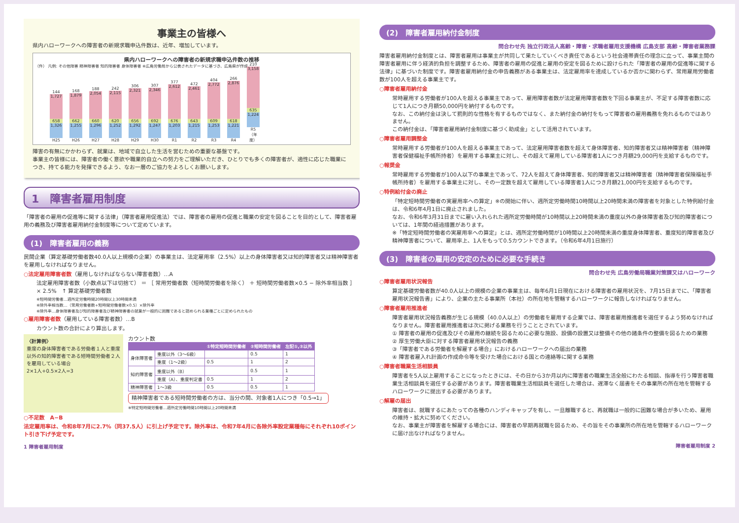事業主の皆様へ
県内ハローワークへの障害者の新規求職申込件数は、近年、増加しています。
県内ハローワークへの障害者の新規求職申込件数の推移
（件） 凡例: その他障害 精神障害者 知的障害者 身体障害者 ※広島労働局から公表されたデータに基づき、広島県が作成
144
1,727
658
1,326
H25
168
1,879
662
1,255
H26
188
2,054
660
1,296
H27
242
2,115
620
1,252
H28
306
2,321
656
1,292
H29
307
2,346
692
1,247
H30
377
2,612
676
1,203
R1
472
2,461
643
1,215
R2
404
2,772
609
1,253
R3
266
2,876
618
1,221
R4
210
3,158
635
1,224
R5（年度）
障害の有無にかかわらず、就業は、地域で自立した生活を営むための重要な基盤です。
事業主の皆様には、障害者の働く意欲や職業的自立への努力をご理解いただき、ひとりでも多くの障害者が、適性に応じた職業につき、持てる能力を発揮できるよう、なお一層のご協力をよろしくお願いします。
1　障害者雇用制度
「障害者の雇用の促進等に関する法律」（障害者雇用促進法）では、障害者の雇用の促進と職業の安定を図ることを目的として、障害者雇用の義務及び障害者雇用納付金制度等について定めています。
(1)　障害者雇用の義務
民間企業（算定基礎労働者数40.0人以上規模の企業）の事業主は、法定雇用率（2.5%）以上の身体障害者又は知的障害者又は精神障害者を雇用しなければなりません。
○法定雇用障害者数（雇用しなければならない障害者数）…A
法定雇用障害者数（小数点以下は切捨て） ＝ ［ 常用労働者数（短時間労働者を除く） ＋ 短時間労働者数×0.5 − 除外率相当数 ］ × 2.5%　↑ 算定基礎労働者数
※短時間労働者…週所定労働時間20時間以上30時間未満
※除外率相当数…（常用労働者数+短時間労働者数×0.5）×除外率
※除外率…身体障害者及び知的障害者及び精神障害者の就業が一般的に困難であると認められる業種ごとに定められたもの
○雇用障害者数（雇用している障害者数）…B
カウント数の合計により算出します。
〈計算例〉
重度の身体障害者である労働者１人と重度以外の知的障害者である短時間労働者２人を雇用している場合
2×1人+0.5×2人=3
カウント数
| | | ①特定短時間労働者 | ②短時間労働者 | 左記①,②以外 |
| --- | --- | --- | --- | --- |
| 身体障害者 | 重度以外（3〜6級） | | 0.5 | 1 |
| | 重度（1〜2級） | 0.5 | 1 | 2 |
| 知的障害者 | 重度以外（B） | | 0.5 | 1 |
| | 重度（A）、重度判定書 | 0.5 | 1 | 2 |
| 精神障害者 | 1〜3級 | 0.5 | 0.5 | 1 |
精神障害者である短時間労働者の方は、当分の間、対象者1人につき「0.5→1」
※特定短時間労働者…週所定労働時間10時間以上20時間未満
○不足数　A−B
法定雇用率は、令和8年7月に2.7%（同37.5人）に引上げ予定です。除外率は、令和7年4月に各除外率設定業種毎にそれぞれ10ポイント引き下げ予定です。
1 障害者雇用制度
(2)　障害者雇用納付金制度
問合わせ先 独立行政法人高齢・障害・求職者雇用支援機構 広島支部 高齢・障害者業務課
障害者雇用納付金制度とは、障害者雇用は事業主が共同して果たしていくべき責任であるという社会連帯責任の理念に立って、事業主間の障害者雇用に伴う経済的負担を調整するため、障害者の雇用の促進と雇用の安定を図るために設けられた「障害者の雇用の促進等に関する法律」に基づいた制度です。障害者雇用納付金の申告義務がある事業主は、法定雇用率を達成しているか否かに関わらず、常用雇用労働者数が100人を超える事業主です。
○障害者雇用納付金
常時雇用する労働者が100人を超える事業主であって、雇用障害者数が法定雇用障害者数を下回る事業主が、不足する障害者数に応じて1人につき月額50,000円を納付するものです。
なお、この納付金は決して罰則的な性格を有するものではなく、また納付金の納付をもって障害者の雇用義務を免れるものではありません。
この納付金は、「障害者雇用納付金制度に基づく助成金」として活用されています。
○障害者雇用調整金
常時雇用する労働者が100人を超える事業主であって、法定雇用障害者数を超えて身体障害者、知的障害者又は精神障害者（精神障害者保健福祉手帳所持者）を雇用する事業主に対し、その超えて雇用している障害者1人につき月額29,000円を支給するものです。
○報奨金
常時雇用する労働者が100人以下の事業主であって、72人を超えて身体障害者、知的障害者又は精神障害者（精神障害者保険福祉手帳所持者）を雇用する事業主に対し、その一定数を超えて雇用している障害者1人につき月額21,000円を支給するものです。
○特例給付金の廃止
「特定短時間労働者の実雇用率への算定」※の開始に伴い、週所定労働時間10時間以上20時間未満の障害者を対象とした特例給付金は、令和6年4月1日に廃止されました。
なお、令和6年3月31日までに雇い入れられた週所定労働時間が10時間以上20時間未満の重度以外の身体障害者及び知的障害者については、1年間の経過措置があります。
※「特定短時間労働者の実雇用率への算定」とは、週所定労働時間が10時間以上20時間未満の重度身体障害者、重度知的障害者及び精神障害者について、雇用率上、1人をもって0.5カウントできます。（令和6年4月1日施行）
(3)　障害者の雇用の安定のために必要な手続き
問合わせ先 広島労働局職業対策課又はハローワーク
○障害者雇用状況報告
算定基礎労働者数が40.0人以上の規模の企業の事業主は、毎年6月1日現在における障害者の雇用状況を、7月15日までに、「障害者雇用状況報告書」により、企業の主たる事業所（本社）の所在地を管轄するハローワークに報告しなければなりません。
○障害者雇用推進者
障害者雇用状況報告義務が生じる規模（40.0人以上）の労働者を雇用する企業では、障害者雇用推進者を選任するよう努めなければなりません。障害者雇用推進者は次に掲げる業務を行うこととされています。
① 障害者の雇用の促進及びその雇用の継続を図るために必要な施設、設備の設置又は整備その他の諸条件の整備を図るための業務
② 厚生労働大臣に対する障害者雇用状況報告の義務
③「障害者である労働者を解雇する場合」におけるハローワークへの届出の業務
④ 障害者雇入れ計画の作成命令等を受けた場合における国との連絡等に関する業務
○障害者職業生活相談員
障害者を5人以上雇用することになったときには、その日から3か月以内に障害者の職業生活全般にわたる相談、指導を行う障害者職業生活相談員を選任する必要があります。障害者職業生活相談員を選任した場合は、遅滞なく届書をその事業所の所在地を管轄するハローワークに提出する必要があります。
○解雇の届出
障害者は、就職するにあたっての各種のハンディキャップを有し、一旦離職すると、再就職は一般的に困難な場合が多いため、雇用の維持・拡大に努めてください。
なお、事業主が障害者を解雇する場合には、障害者の早期再就職を図るため、その旨をその事業所の所在地を管轄するハローワークに届け出なければなりません。
障害者雇用制度 2